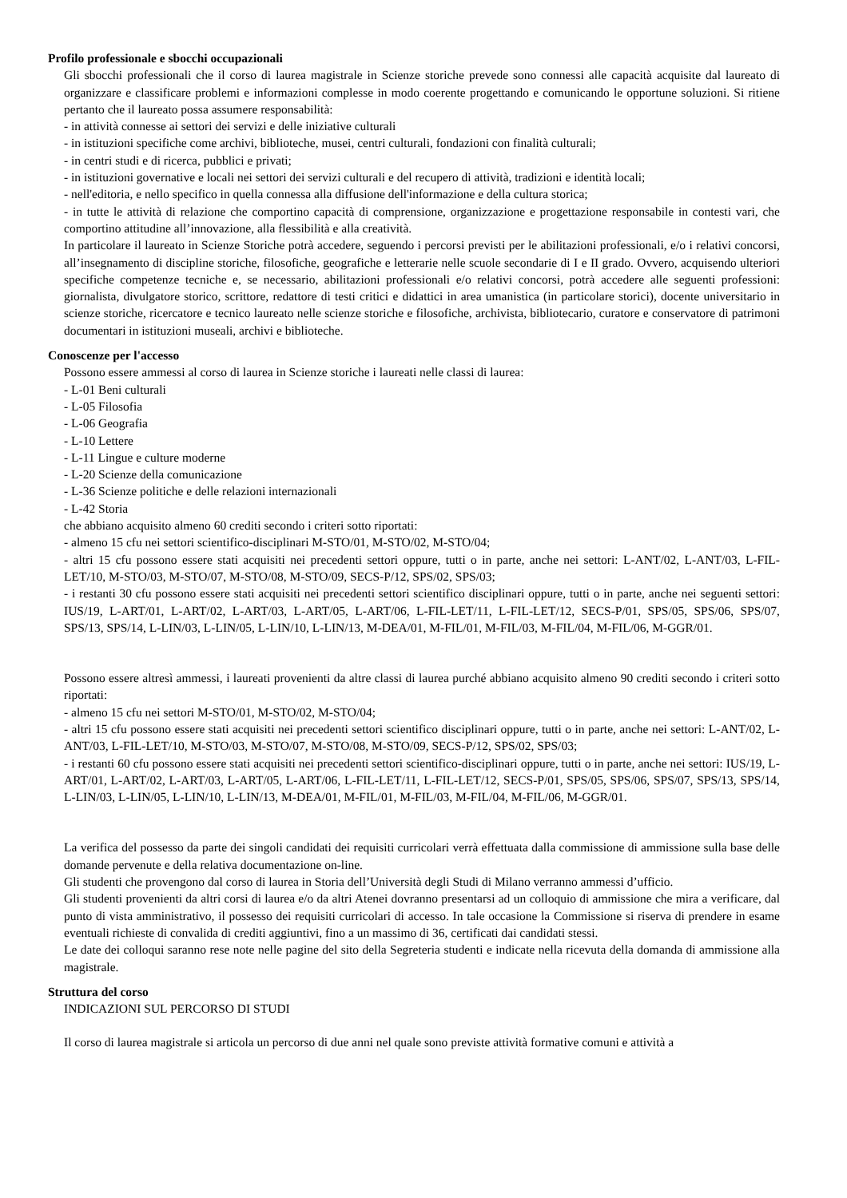Profilo professionale e sbocchi occupazionali
Gli sbocchi professionali che il corso di laurea magistrale in Scienze storiche prevede sono connessi alle capacità acquisite dal laureato di organizzare e classificare problemi e informazioni complesse in modo coerente progettando e comunicando le opportune soluzioni. Si ritiene pertanto che il laureato possa assumere responsabilità:
- in attività connesse ai settori dei servizi e delle iniziative culturali
- in istituzioni specifiche come archivi, biblioteche, musei, centri culturali, fondazioni con finalità culturali;
- in centri studi e di ricerca, pubblici e privati;
- in istituzioni governative e locali nei settori dei servizi culturali e del recupero di attività, tradizioni e identità locali;
- nell'editoria, e nello specifico in quella connessa alla diffusione dell'informazione e della cultura storica;
- in tutte le attività di relazione che comportino capacità di comprensione, organizzazione e progettazione responsabile in contesti vari, che comportino attitudine all’innovazione, alla flessibilità e alla creatività.
In particolare il laureato in Scienze Storiche potrà accedere, seguendo i percorsi previsti per le abilitazioni professionali, e/o i relativi concorsi, all’insegnamento di discipline storiche, filosofiche, geografiche e letterarie nelle scuole secondarie di I e II grado. Ovvero, acquisendo ulteriori specifiche competenze tecniche e, se necessario, abilitazioni professionali e/o relativi concorsi, potrà accedere alle seguenti professioni: giornalista, divulgatore storico, scrittore, redattore di testi critici e didattici in area umanistica (in particolare storici), docente universitario in scienze storiche, ricercatore e tecnico laureato nelle scienze storiche e filosofiche, archivista, bibliotecario, curatore e conservatore di patrimoni documentari in istituzioni museali, archivi e biblioteche.
Conoscenze per l'accesso
Possono essere ammessi al corso di laurea in Scienze storiche i laureati nelle classi di laurea:
- L-01 Beni culturali
- L-05 Filosofia
- L-06 Geografia
- L-10 Lettere
- L-11 Lingue e culture moderne
- L-20 Scienze della comunicazione
- L-36 Scienze politiche e delle relazioni internazionali
- L-42 Storia
che abbiano acquisito almeno 60 crediti secondo i criteri sotto riportati:
- almeno 15 cfu nei settori scientifico-disciplinari M-STO/01, M-STO/02, M-STO/04;
- altri 15 cfu possono essere stati acquisiti nei precedenti settori oppure, tutti o in parte, anche nei settori: L-ANT/02, L-ANT/03, L-FIL-LET/10, M-STO/03, M-STO/07, M-STO/08, M-STO/09, SECS-P/12, SPS/02, SPS/03;
- i restanti 30 cfu possono essere stati acquisiti nei precedenti settori scientifico disciplinari oppure, tutti o in parte, anche nei seguenti settori: IUS/19, L-ART/01, L-ART/02, L-ART/03, L-ART/05, L-ART/06, L-FIL-LET/11, L-FIL-LET/12, SECS-P/01, SPS/05, SPS/06, SPS/07, SPS/13, SPS/14, L-LIN/03, L-LIN/05, L-LIN/10, L-LIN/13, M-DEA/01, M-FIL/01, M-FIL/03, M-FIL/04, M-FIL/06, M-GGR/01.
Possono essere altresì ammessi, i laureati provenienti da altre classi di laurea purché abbiano acquisito almeno 90 crediti secondo i criteri sotto riportati:
- almeno 15 cfu nei settori M-STO/01, M-STO/02, M-STO/04;
- altri 15 cfu possono essere stati acquisiti nei precedenti settori scientifico disciplinari oppure, tutti o in parte, anche nei settori: L-ANT/02, L-ANT/03, L-FIL-LET/10, M-STO/03, M-STO/07, M-STO/08, M-STO/09, SECS-P/12, SPS/02, SPS/03;
- i restanti 60 cfu possono essere stati acquisiti nei precedenti settori scientifico-disciplinari oppure, tutti o in parte, anche nei settori: IUS/19, L-ART/01, L-ART/02, L-ART/03, L-ART/05, L-ART/06, L-FIL-LET/11, L-FIL-LET/12, SECS-P/01, SPS/05, SPS/06, SPS/07, SPS/13, SPS/14, L-LIN/03, L-LIN/05, L-LIN/10, L-LIN/13, M-DEA/01, M-FIL/01, M-FIL/03, M-FIL/04, M-FIL/06, M-GGR/01.
La verifica del possesso da parte dei singoli candidati dei requisiti curricolari verrà effettuata dalla commissione di ammissione sulla base delle domande pervenute e della relativa documentazione on-line.
Gli studenti che provengono dal corso di laurea in Storia dell’Università degli Studi di Milano verranno ammessi d’ufficio.
Gli studenti provenienti da altri corsi di laurea e/o da altri Atenei dovranno presentarsi ad un colloquio di ammissione che mira a verificare, dal punto di vista amministrativo, il possesso dei requisiti curricolari di accesso. In tale occasione la Commissione si riserva di prendere in esame eventuali richieste di convalida di crediti aggiuntivi, fino a un massimo di 36, certificati dai candidati stessi.
Le date dei colloqui saranno rese note nelle pagine del sito della Segreteria studenti e indicate nella ricevuta della domanda di ammissione alla magistrale.
Struttura del corso
INDICAZIONI SUL PERCORSO DI STUDI
Il corso di laurea magistrale si articola un percorso di due anni nel quale sono previste attività formative comuni e attività a